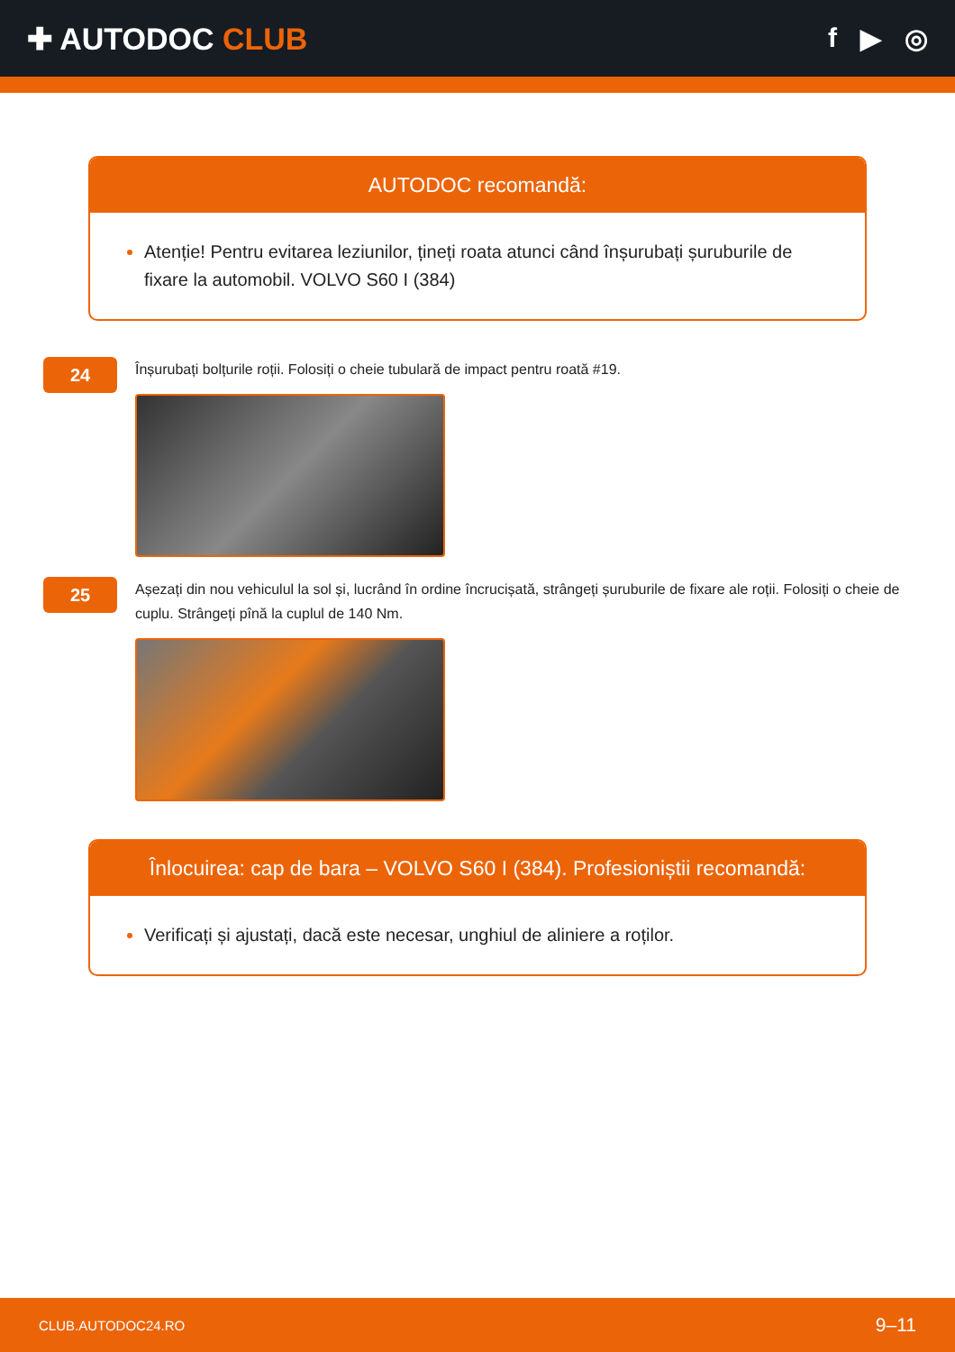✚ AUTODOC CLUB f ▶ ◎
AUTODOC recomandă:
Atenție! Pentru evitarea leziunilor, țineți roata atunci când înșurubați șuruburile de fixare la automobil. VOLVO S60 I (384)
24
Înșurubați bolțurile roții. Folosiți o cheie tubulară de impact pentru roată #19.
25
Așezați din nou vehiculul la sol și, lucrând în ordine încrucișată, strângeți șuruburile de fixare ale roții. Folosiți o cheie de cuplu. Strângeți pînă la cuplul de 140 Nm.
Înlocuirea: cap de bara – VOLVO S60 I (384). Profesioniștii recomandă:
Verificați și ajustați, dacă este necesar, unghiul de aliniere a roților.
CLUB.AUTODOC24.RO 9–11